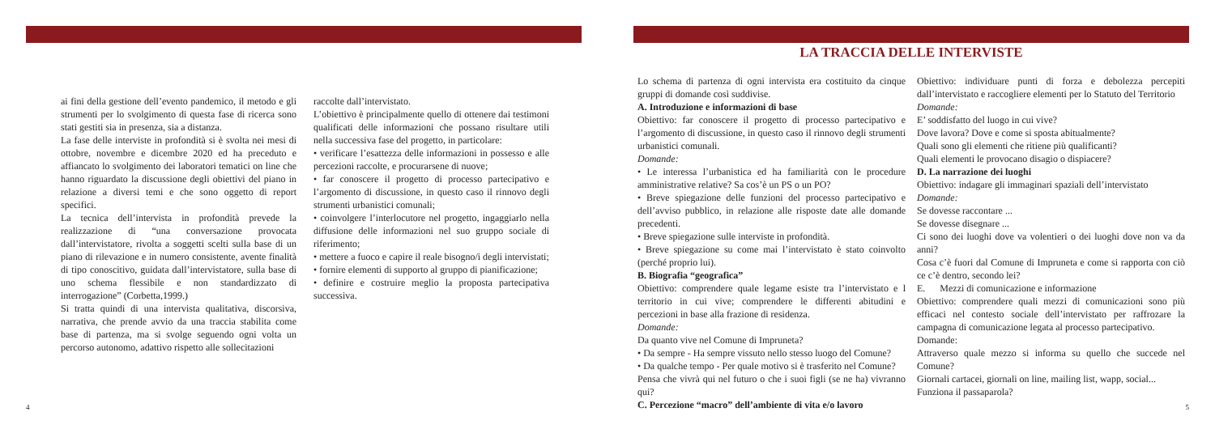ai fini della gestione dell’evento pandemico, il metodo e gli strumenti per lo svolgimento di questa fase di ricerca sono stati gestiti sia in presenza, sia a distanza.
La fase delle interviste in profondità si è svolta nei mesi di ottobre, novembre e dicembre 2020 ed ha preceduto e affiancato lo svolgimento dei laboratori tematici on line che hanno riguardato la discussione degli obiettivi del piano in relazione a diversi temi e che sono oggetto di report specifici.
La tecnica dell’intervista in profondità prevede la realizzazione di “una conversazione provocata dall’intervistatore, rivolta a soggetti scelti sulla base di un piano di rilevazione e in numero consistente, avente finalità di tipo conoscitivo, guidata dall’intervistatore, sulla base di uno schema flessibile e non standardizzato di interrogazione” (Corbetta,1999.)
Si tratta quindi di una intervista qualitativa, discorsiva, narrativa, che prende avvio da una traccia stabilita come base di partenza, ma si svolge seguendo ogni volta un percorso autonomo, adattivo rispetto alle sollecitazioni
raccolte dall’intervistato.
L’obiettivo è principalmente quello di ottenere dai testimoni qualificati delle informazioni che possano risultare utili nella successiva fase del progetto, in particolare:
• verificare l’esattezza delle informazioni in possesso e alle percezioni raccolte, e procurarsene di nuove;
• far conoscere il progetto di processo partecipativo e l’argomento di discussione, in questo caso il rinnovo degli strumenti urbanistici comunali;
• coinvolgere l’interlocutore nel progetto, ingaggiarlo nella diffusione delle informazioni nel suo gruppo sociale di riferimento;
• mettere a fuoco e capire il reale bisogno/i degli intervistati;
• fornire elementi di supporto al gruppo di pianificazione;
• definire e costruire meglio la proposta partecipativa successiva.
4
LA TRACCIA DELLE INTERVISTE
Lo schema di partenza di ogni intervista era costituito da cinque gruppi di domande così suddivise.
A. Introduzione e informazioni di base
Obiettivo: far conoscere il progetto di processo partecipativo e l’argomento di discussione, in questo caso il rinnovo degli strumenti urbanistici comunali.
Domande:
• Le interessa l’urbanistica ed ha familiarità con le procedure amministrative relative? Sa cos’è un PS o un PO?
• Breve spiegazione delle funzioni del processo partecipativo e dell’avviso pubblico, in relazione alle risposte date alle domande precedenti.
• Breve spiegazione sulle interviste in profondità.
• Breve spiegazione su come mai l’intervistato è stato coinvolto (perché proprio lui).
B. Biografia “geografica”
Obiettivo: comprendere quale legame esiste tra l’intervistato e l territorio in cui vive; comprendere le differenti abitudini e percezioni in base alla frazione di residenza.
Domande:
Da quanto vive nel Comune di Impruneta?
• Da sempre - Ha sempre vissuto nello stesso luogo del Comune?
• Da qualche tempo - Per quale motivo si è trasferito nel Comune?
Pensa che vivrà qui nel futuro o che i suoi figli (se ne ha) vivranno qui?
C. Percezione “macro” dell’ambiente di vita e/o lavoro
Obiettivo: individuare punti di forza e debolezza percepiti dall’intervistato e raccogliere elementi per lo Statuto del Territorio
Domande:
E’ soddisfatto del luogo in cui vive?
Dove lavora? Dove e come si sposta abitualmente?
Quali sono gli elementi che ritiene più qualificanti?
Quali elementi le provocano disagio o dispiacere?
D. La narrazione dei luoghi
Obiettivo: indagare gli immaginari spaziali dell’intervistato
Domande:
Se dovesse raccontare ...
Se dovesse disegnare ...
Ci sono dei luoghi dove va volentieri o dei luoghi dove non va da anni?
Cosa c’è fuori dal Comune di Impruneta e come si rapporta con ciò ce c’è dentro, secondo lei?
E. Mezzi di comunicazione e informazione
Obiettivo: comprendere quali mezzi di comunicazioni sono più efficaci nel contesto sociale dell’intervistato per raffrozare la campagna di comunicazione legata al processo partecipativo.
Domande:
Attraverso quale mezzo si informa su quello che succede nel Comune?
Giornali cartacei, giornali on line, mailing list, wapp, social...
Funziona il passaparola?
5